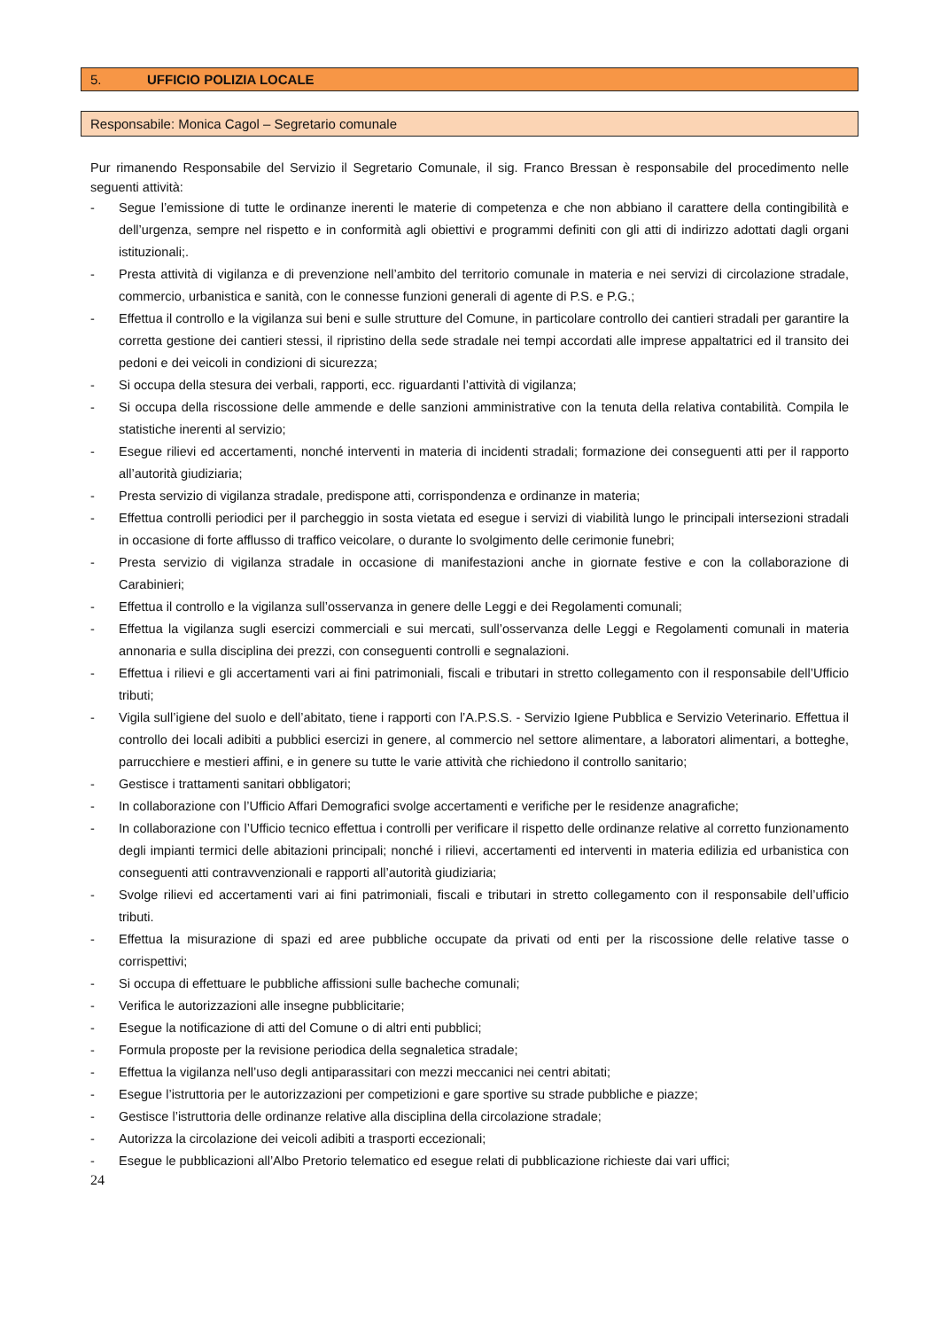5. UFFICIO POLIZIA LOCALE
Responsabile: Monica Cagol – Segretario comunale
Pur rimanendo Responsabile del Servizio il Segretario Comunale, il sig. Franco Bressan è responsabile del procedimento nelle seguenti attività:
- Segue l’emissione di tutte le ordinanze inerenti le materie di competenza e che non abbiano il carattere della contingibilità e dell’urgenza, sempre nel rispetto e in conformità agli obiettivi e programmi definiti con gli atti di indirizzo adottati dagli organi istituzionali;.
- Presta attività di vigilanza e di prevenzione nell’ambito del territorio comunale in materia e nei servizi di circolazione stradale, commercio, urbanistica e sanità, con le connesse funzioni generali di agente di P.S. e P.G.;
- Effettua il controllo e la vigilanza sui beni e sulle strutture del Comune, in particolare controllo dei cantieri stradali per garantire la corretta gestione dei cantieri stessi, il ripristino della sede stradale nei tempi accordati alle imprese appaltatrici ed il transito dei pedoni e dei veicoli in condizioni di sicurezza;
- Si occupa della stesura dei verbali, rapporti, ecc. riguardanti l’attività di vigilanza;
- Si occupa della riscossione delle ammende e delle sanzioni amministrative con la tenuta della relativa contabilità. Compila le statistiche inerenti al servizio;
- Esegue rilievi ed accertamenti, nonché interventi in materia di incidenti stradali; formazione dei conseguenti atti per il rapporto all’autorità giudiziaria;
- Presta servizio di vigilanza stradale, predispone atti, corrispondenza e ordinanze in materia;
- Effettua controlli periodici per il parcheggio in sosta vietata ed esegue i servizi di viabilità lungo le principali intersezioni stradali in occasione di forte afflusso di traffico veicolare, o durante lo svolgimento delle cerimonie funebri;
- Presta servizio di vigilanza stradale in occasione di manifestazioni anche in giornate festive e con la collaborazione di Carabinieri;
- Effettua il controllo e la vigilanza sull’osservanza in genere delle Leggi e dei Regolamenti comunali;
- Effettua la vigilanza sugli esercizi commerciali e sui mercati, sull’osservanza delle Leggi e Regolamenti comunali in materia annonaria e sulla disciplina dei prezzi, con conseguenti controlli e segnalazioni.
- Effettua i rilievi e gli accertamenti vari ai fini patrimoniali, fiscali e tributari in stretto collegamento con il responsabile dell’Ufficio tributi;
- Vigila sull’igiene del suolo e dell’abitato, tiene i rapporti con l’A.P.S.S. - Servizio Igiene Pubblica e Servizio Veterinario. Effettua il controllo dei locali adibiti a pubblici esercizi in genere, al commercio nel settore alimentare, a laboratori alimentari, a botteghe, parrucchiere e mestieri affini, e in genere su tutte le varie attività che richiedono il controllo sanitario;
- Gestisce i trattamenti sanitari obbligatori;
- In collaborazione con l’Ufficio Affari Demografici svolge accertamenti e verifiche per le residenze anagrafiche;
- In collaborazione con l’Ufficio tecnico effettua i controlli per verificare il rispetto delle ordinanze relative al corretto funzionamento degli impianti termici delle abitazioni principali; nonché i rilievi, accertamenti ed interventi in materia edilizia ed urbanistica con conseguenti atti contravvenzionali e rapporti all’autorità giudiziaria;
- Svolge rilievi ed accertamenti vari ai fini patrimoniali, fiscali e tributari in stretto collegamento con il responsabile dell’ufficio tributi.
- Effettua la misurazione di spazi ed aree pubbliche occupate da privati od enti per la riscossione delle relative tasse o corrispettivi;
- Si occupa di effettuare le pubbliche affissioni sulle bacheche comunali;
- Verifica le autorizzazioni alle insegne pubblicitarie;
- Esegue la notificazione di atti del Comune o di altri enti pubblici;
- Formula proposte per la revisione periodica della segnaletica stradale;
- Effettua la vigilanza nell’uso degli antiparassitari con mezzi meccanici nei centri abitati;
- Esegue l’istruttoria per le autorizzazioni per competizioni e gare sportive su strade pubbliche e piazze;
- Gestisce l’istruttoria delle ordinanze relative alla disciplina della circolazione stradale;
- Autorizza la circolazione dei veicoli adibiti a trasporti eccezionali;
- Esegue le pubblicazioni all’Albo Pretorio telematico ed esegue relati di pubblicazione richieste dai vari uffici;
24